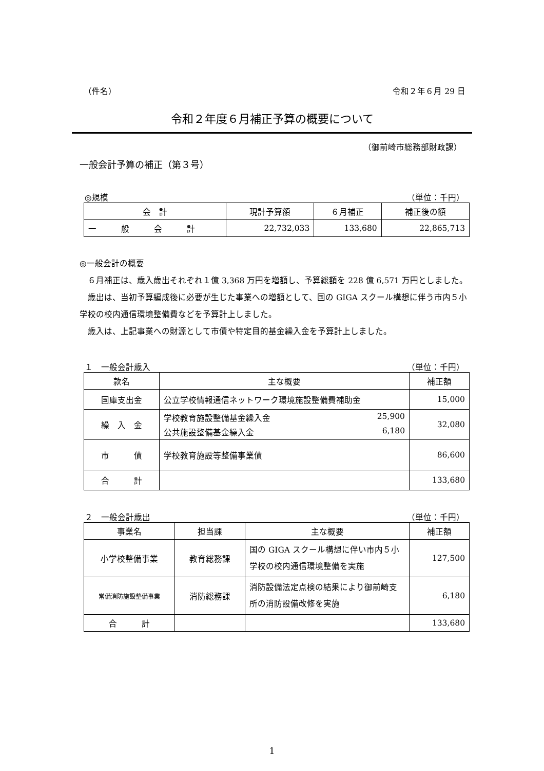（件名） 令和２年６月 29 日
令和２年度６月補正予算の概要について
（御前崎市総務部財政課）
一般会計予算の補正（第３号）
◎規模 （単位：千円）
| 会 計 | 現計予算額 | ６月補正 | 補正後の額 |
| --- | --- | --- | --- |
| 一 般 会 計 | 22,732,033 | 133,680 | 22,865,713 |
◎一般会計の概要
　６月補正は、歳入歳出それぞれ１億 3,368 万円を増額し、予算総額を 228 億 6,571 万円としました。
　歳出は、当初予算編成後に必要が生じた事業への増額として、国の GIGA スクール構想に伴う市内５小学校の校内通信環境整備費などを予算計上しました。
　歳入は、上記事業への財源として市債や特定目的基金繰入金を予算計上しました。
１　一般会計歳入 （単位：千円）
| 款名 | 主な概要 | 補正額 |
| --- | --- | --- |
| 国庫支出金 | 公立学校情報通信ネットワーク環境施設整備費補助金 | 15,000 |
| 繰 入 金 | 学校教育施設整備基金繰入金 25,900 公共施設整備基金繰入金 6,180 | 32,080 |
| 市 債 | 学校教育施設等整備事業債 | 86,600 |
| 合 計 | | 133,680 |
２　一般会計歳出 （単位：千円）
| 事業名 | 担当課 | 主な概要 | 補正額 |
| --- | --- | --- | --- |
| 小学校整備事業 | 教育総務課 | 国の GIGA スクール構想に伴い市内５小学校の校内通信環境整備を実施 | 127,500 |
| 常備消防施設整備事業 | 消防総務課 | 消防設備法定点検の結果により御前崎支所の消防設備改修を実施 | 6,180 |
| 合 計 | | | 133,680 |
1